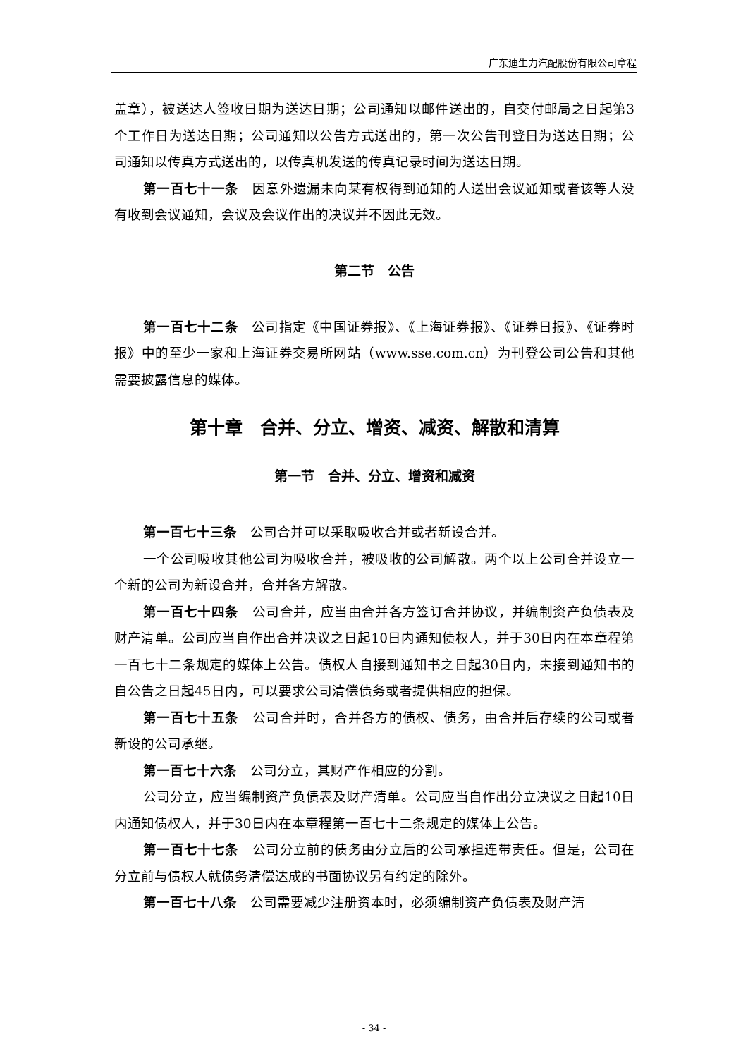广东迪生力汽配股份有限公司章程
盖章），被送达人签收日期为送达日期；公司通知以邮件送出的，自交付邮局之日起第3个工作日为送达日期；公司通知以公告方式送出的，第一次公告刊登日为送达日期；公司通知以传真方式送出的，以传真机发送的传真记录时间为送达日期。
第一百七十一条　因意外遗漏未向某有权得到通知的人送出会议通知或者该等人没有收到会议通知，会议及会议作出的决议并不因此无效。
第二节　公告
第一百七十二条　公司指定《中国证券报》、《上海证券报》、《证券日报》、《证券时报》中的至少一家和上海证券交易所网站（www.sse.com.cn）为刊登公司公告和其他需要披露信息的媒体。
第十章　合并、分立、增资、减资、解散和清算
第一节　合并、分立、增资和减资
第一百七十三条　公司合并可以采取吸收合并或者新设合并。
一个公司吸收其他公司为吸收合并，被吸收的公司解散。两个以上公司合并设立一个新的公司为新设合并，合并各方解散。
第一百七十四条　公司合并，应当由合并各方签订合并协议，并编制资产负债表及财产清单。公司应当自作出合并决议之日起10日内通知债权人，并于30日内在本章程第一百七十二条规定的媒体上公告。债权人自接到通知书之日起30日内，未接到通知书的自公告之日起45日内，可以要求公司清偿债务或者提供相应的担保。
第一百七十五条　公司合并时，合并各方的债权、债务，由合并后存续的公司或者新设的公司承继。
第一百七十六条　公司分立，其财产作相应的分割。
公司分立，应当编制资产负债表及财产清单。公司应当自作出分立决议之日起10日内通知债权人，并于30日内在本章程第一百七十二条规定的媒体上公告。
第一百七十七条　公司分立前的债务由分立后的公司承担连带责任。但是，公司在分立前与债权人就债务清偿达成的书面协议另有约定的除外。
第一百七十八条　公司需要减少注册资本时，必须编制资产负债表及财产清
- 34 -